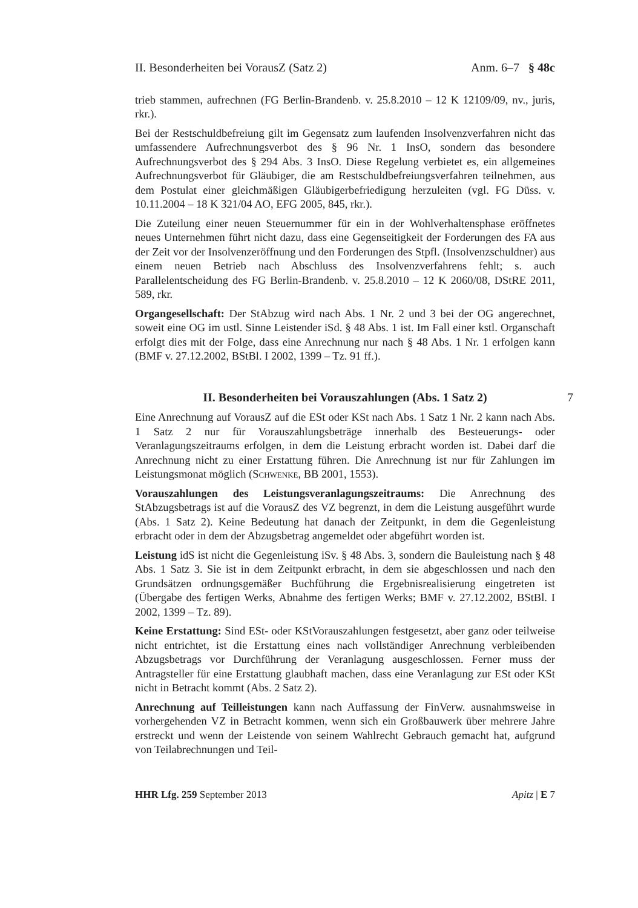II. Besonderheiten bei VorausZ (Satz 2) Anm. 6–7 § 48c
trieb stammen, aufrechnen (FG Berlin-Brandenb. v. 25.8.2010 – 12 K 12109/09, nv., juris, rkr.).
Bei der Restschuldbefreiung gilt im Gegensatz zum laufenden Insolvenzverfahren nicht das umfassendere Aufrechnungsverbot des § 96 Nr. 1 InsO, sondern das besondere Aufrechnungsverbot des § 294 Abs. 3 InsO. Diese Regelung verbietet es, ein allgemeines Aufrechnungsverbot für Gläubiger, die am Restschuldbefreiungsverfahren teilnehmen, aus dem Postulat einer gleichmäßigen Gläubigerbefriedigung herzuleiten (vgl. FG Düss. v. 10.11.2004 – 18 K 321/04 AO, EFG 2005, 845, rkr.).
Die Zuteilung einer neuen Steuernummer für ein in der Wohlverhaltensphase eröffnetes neues Unternehmen führt nicht dazu, dass eine Gegenseitigkeit der Forderungen des FA aus der Zeit vor der Insolvenzeröffnung und den Forderungen des Stpfl. (Insolvenzschuldner) aus einem neuen Betrieb nach Abschluss des Insolvenzverfahrens fehlt; s. auch Parallelentscheidung des FG Berlin-Brandenb. v. 25.8.2010 – 12 K 2060/08, DStRE 2011, 589, rkr.
Organgesellschaft: Der StAbzug wird nach Abs. 1 Nr. 2 und 3 bei der OG angerechnet, soweit eine OG im ustl. Sinne Leistender iSd. § 48 Abs. 1 ist. Im Fall einer kstl. Organschaft erfolgt dies mit der Folge, dass eine Anrechnung nur nach § 48 Abs. 1 Nr. 1 erfolgen kann (BMF v. 27.12.2002, BStBl. I 2002, 1399 – Tz. 91 ff.).
II. Besonderheiten bei Vorauszahlungen (Abs. 1 Satz 2) 7
Eine Anrechnung auf VorausZ auf die ESt oder KSt nach Abs. 1 Satz 1 Nr. 2 kann nach Abs. 1 Satz 2 nur für Vorauszahlungsbeträge innerhalb des Besteuerungs- oder Veranlagungszeitraums erfolgen, in dem die Leistung erbracht worden ist. Dabei darf die Anrechnung nicht zu einer Erstattung führen. Die Anrechnung ist nur für Zahlungen im Leistungsmonat möglich (Schwenke, BB 2001, 1553).
Vorauszahlungen des Leistungsveranlagungszeitraums: Die Anrechnung des StAbzugsbetrags ist auf die VorausZ des VZ begrenzt, in dem die Leistung ausgeführt wurde (Abs. 1 Satz 2). Keine Bedeutung hat danach der Zeitpunkt, in dem die Gegenleistung erbracht oder in dem der Abzugsbetrag angemeldet oder abgeführt worden ist.
Leistung idS ist nicht die Gegenleistung iSv. § 48 Abs. 3, sondern die Bauleistung nach § 48 Abs. 1 Satz 3. Sie ist in dem Zeitpunkt erbracht, in dem sie abgeschlossen und nach den Grundsätzen ordnungsgemäßer Buchführung die Ergebnisrealisierung eingetreten ist (Übergabe des fertigen Werks, Abnahme des fertigen Werks; BMF v. 27.12.2002, BStBl. I 2002, 1399 – Tz. 89).
Keine Erstattung: Sind ESt- oder KStVorauszahlungen festgesetzt, aber ganz oder teilweise nicht entrichtet, ist die Erstattung eines nach vollständiger Anrechnung verbleibenden Abzugsbetrags vor Durchführung der Veranlagung ausgeschlossen. Ferner muss der Antragsteller für eine Erstattung glaubhaft machen, dass eine Veranlagung zur ESt oder KSt nicht in Betracht kommt (Abs. 2 Satz 2).
Anrechnung auf Teilleistungen kann nach Auffassung der FinVerw. ausnahmsweise in vorhergehenden VZ in Betracht kommen, wenn sich ein Großbauwerk über mehrere Jahre erstreckt und wenn der Leistende von seinem Wahlrecht Gebrauch gemacht hat, aufgrund von Teilabrechnungen und Teil-
HHR Lfg. 259 September 2013 Apitz | E 7